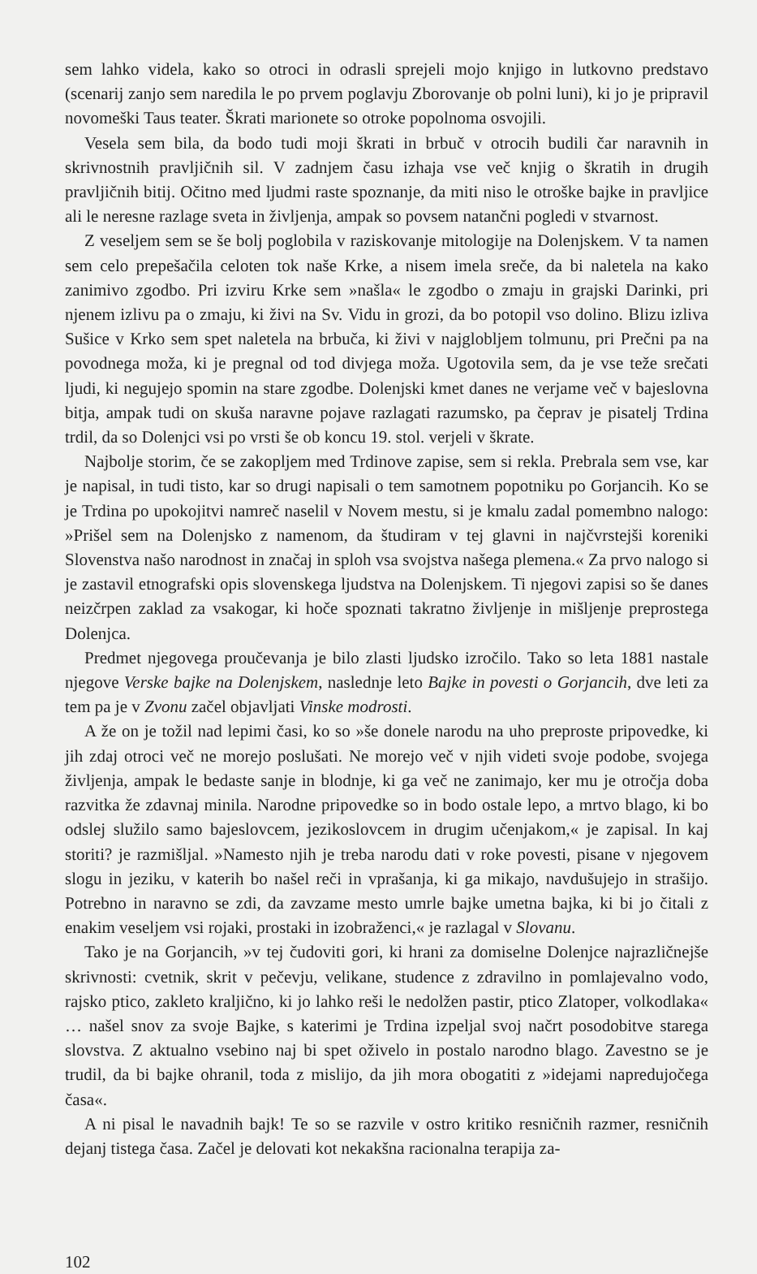sem lahko videla, kako so otroci in odrasli sprejeli mojo knjigo in lutkovno predstavo (scenarij zanjo sem naredila le po prvem poglavju Zborovanje ob polni luni), ki jo je pripravil novomeški Taus teater. Škrati marionete so otroke popolnoma osvojili.
Vesela sem bila, da bodo tudi moji škrati in brbuč v otrocih budili čar naravnih in skrivnostnih pravljičnih sil. V zadnjem času izhaja vse več knjig o škratih in drugih pravljičnih bitij. Očitno med ljudmi raste spoznanje, da miti niso le otroške bajke in pravljice ali le neresne razlage sveta in življenja, ampak so povsem natančni pogledi v stvarnost.
Z veseljem sem se še bolj poglobila v raziskovanje mitologije na Dolenjskem. V ta namen sem celo prepešačila celoten tok naše Krke, a nisem imela sreče, da bi naletela na kako zanimivo zgodbo. Pri izviru Krke sem »našla« le zgodbo o zmaju in grajski Darinki, pri njenem izlivu pa o zmaju, ki živi na Sv. Vidu in grozi, da bo potopil vso dolino. Blizu izliva Sušice v Krko sem spet naletela na brbuča, ki živi v najglobljem tolmunu, pri Prečni pa na povodnega moža, ki je pregnal od tod divjega moža. Ugotovila sem, da je vse teže srečati ljudi, ki negujejo spomin na stare zgodbe. Dolenjski kmet danes ne verjame več v bajeslovna bitja, ampak tudi on skuša naravne pojave razlagati razumsko, pa čeprav je pisatelj Trdina trdil, da so Dolenjci vsi po vrsti še ob koncu 19. stol. verjeli v škrate.
Najbolje storim, če se zakopljem med Trdinove zapise, sem si rekla. Prebrala sem vse, kar je napisal, in tudi tisto, kar so drugi napisali o tem samotnem popotniku po Gorjancih. Ko se je Trdina po upokojitvi namreč naselil v Novem mestu, si je kmalu zadal pomembno nalogo: »Prišel sem na Dolenjsko z namenom, da študiram v tej glavni in najčvrstejši koreniki Slovenstva našo narodnost in značaj in sploh vsa svojstva našega plemena.« Za prvo nalogo si je zastavil etnografski opis slovenskega ljudstva na Dolenjskem. Ti njegovi zapisi so še danes neizčrpen zaklad za vsakogar, ki hoče spoznati takratno življenje in mišljenje preprostega Dolenjca.
Predmet njegovega proučevanja je bilo zlasti ljudsko izročilo. Tako so leta 1881 nastale njegove Verske bajke na Dolenjskem, naslednje leto Bajke in povesti o Gorjancih, dve leti za tem pa je v Zvonu začel objavljati Vinske modrosti.
A že on je tožil nad lepimi časi, ko so »še donele narodu na uho preproste pripovedke, ki jih zdaj otroci več ne morejo poslušati. Ne morejo več v njih videti svoje podobe, svojega življenja, ampak le bedaste sanje in blodnje, ki ga več ne zanimajo, ker mu je otročja doba razvitka že zdavnaj minila. Narodne pripovedke so in bodo ostale lepo, a mrtvo blago, ki bo odslej služilo samo bajeslovcem, jezikoslovcem in drugim učenjakom,« je zapisal. In kaj storiti? je razmišljal. »Namesto njih je treba narodu dati v roke povesti, pisane v njegovem slogu in jeziku, v katerih bo našel reči in vprašanja, ki ga mikajo, navdušujejo in strašijo. Potrebno in naravno se zdi, da zavzame mesto umrle bajke umetna bajka, ki bi jo čitali z enakim veseljem vsi rojaki, prostaki in izobraženci,« je razlagal v Slovanu.
Tako je na Gorjancih, »v tej čudoviti gori, ki hrani za domiselne Dolenjce najrazličnejše skrivnosti: cvetnik, skrit v pečevju, velikane, studence z zdravilno in pomlajevalno vodo, rajsko ptico, zakleto kraljično, ki jo lahko reši le nedolžen pastir, ptico Zlatoper, volkodlaka« … našel snov za svoje Bajke, s katerimi je Trdina izpeljal svoj načrt posodobitve starega slovstva. Z aktualno vsebino naj bi spet oživelo in postalo narodno blago. Zavestno se je trudil, da bi bajke ohranil, toda z mislijo, da jih mora obogatiti z »idejami napredujočega časa«.
A ni pisal le navadnih bajk! Te so se razvile v ostro kritiko resničnih razmer, resničnih dejanj tistega časa. Začel je delovati kot nekakšna racionalna terapija za-
102